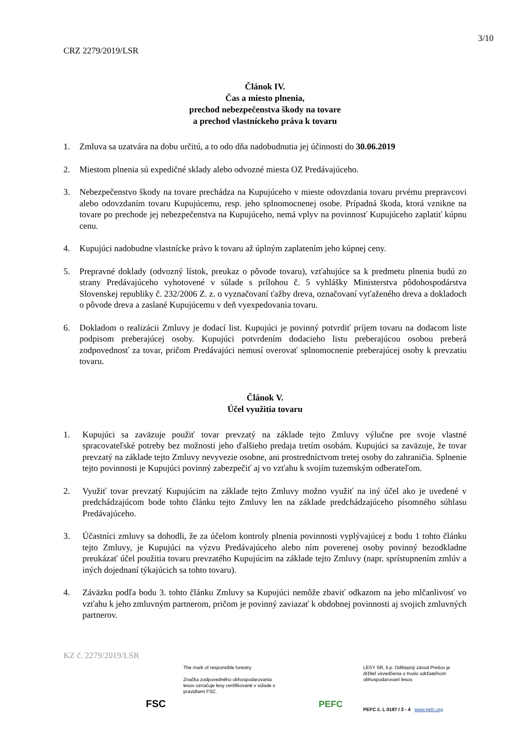3/10
CRZ 2279/2019/LSR
Článok IV.
Čas a miesto plnenia,
prechod nebezpečenstva škody na tovare
a prechod vlastníckeho práva k tovaru
1. Zmluva sa uzatvára na dobu určitú, a to odo dňa nadobudnutia jej účinnosti do 30.06.2019
2. Miestom plnenia sú expedičné sklady alebo odvozné miesta OZ Predávajúceho.
3. Nebezpečenstvo škody na tovare prechádza na Kupujúceho v mieste odovzdania tovaru prvému prepravcovi alebo odovzdaním tovaru Kupujúcemu, resp. jeho splnomocnenej osobe. Prípadná škoda, ktorá vznikne na tovare po prechode jej nebezpečenstva na Kupujúceho, nemá vplyv na povinnosť Kupujúceho zaplatiť kúpnu cenu.
4. Kupujúci nadobudne vlastnícke právo k tovaru až úplným zaplatením jeho kúpnej ceny.
5. Prepravné doklady (odvozný lístok, preukaz o pôvode tovaru), vzťahujúce sa k predmetu plnenia budú zo strany Predávajúceho vyhotovené v súlade s prílohou č. 5 vyhlášky Ministerstva pôdohospodárstva Slovenskej republiky č. 232/2006 Z. z. o vyznačovaní ťažby dreva, označovaní vyťaženého dreva a dokladoch o pôvode dreva a zaslané Kupujúcemu v deň vyexpedovania tovaru.
6. Dokladom o realizácii Zmluvy je dodací list. Kupujúci je povinný potvrdiť príjem tovaru na dodacom liste podpisom preberajúcej osoby. Kupujúci potvrdením dodacieho listu preberajúcou osobou preberá zodpovednosť za tovar, pričom Predávajúci nemusí overovať splnomocnenie preberajúcej osoby k prevzatiu tovaru.
Článok V.
Účel využitia tovaru
1. Kupujúci sa zaväzuje použiť tovar prevzatý na základe tejto Zmluvy výlučne pre svoje vlastné spracovateľské potreby bez možnosti jeho ďalšieho predaja tretím osobám. Kupujúci sa zaväzuje, že tovar prevzatý na základe tejto Zmluvy nevyvezie osobne, ani prostredníctvom tretej osoby do zahraničia. Splnenie tejto povinnosti je Kupujúci povinný zabezpečiť aj vo vzťahu k svojím tuzemským odberateľom.
2. Využiť tovar prevzatý Kupujúcim na základe tejto Zmluvy možno využiť na iný účel ako je uvedené v predchádzajúcom bode tohto článku tejto Zmluvy len na základe predchádzajúceho písomného súhlasu Predávajúceho.
3. Účastníci zmluvy sa dohodli, že za účelom kontroly plnenia povinnosti vyplývajúcej z bodu 1 tohto článku tejto Zmluvy, je Kupujúci na výzvu Predávajúceho alebo ním poverenej osoby povinný bezodkladne preukázať účel použitia tovaru prevzatého Kupujúcim na základe tejto Zmluvy (napr. sprístupnením zmlúv a iných dojednaní týkajúcich sa tohto tovaru).
4. Záväzku podľa bodu 3. tohto článku Zmluvy sa Kupujúci nemôže zbaviť odkazom na jeho mlčanlivosť vo vzťahu k jeho zmluvným partnerom, pričom je povinný zaviazať k obdobnej povinnosti aj svojich zmluvných partnerov.
KZ č. 2279/2019/LSR
FSC
The mark of responsible forestry
Značka zodpovedného obhospodarovania lesov označuje lesy certifikované v súlade s pravidlami FSC.
PEFC
LESY SR, š.p. Odštepný závod Prešov je držiteľ osvedčenia o trvalo udržateľnom obhospodarovaní lesov.
PEFC č. L 0187 / 3 - 4 www.pefc.org